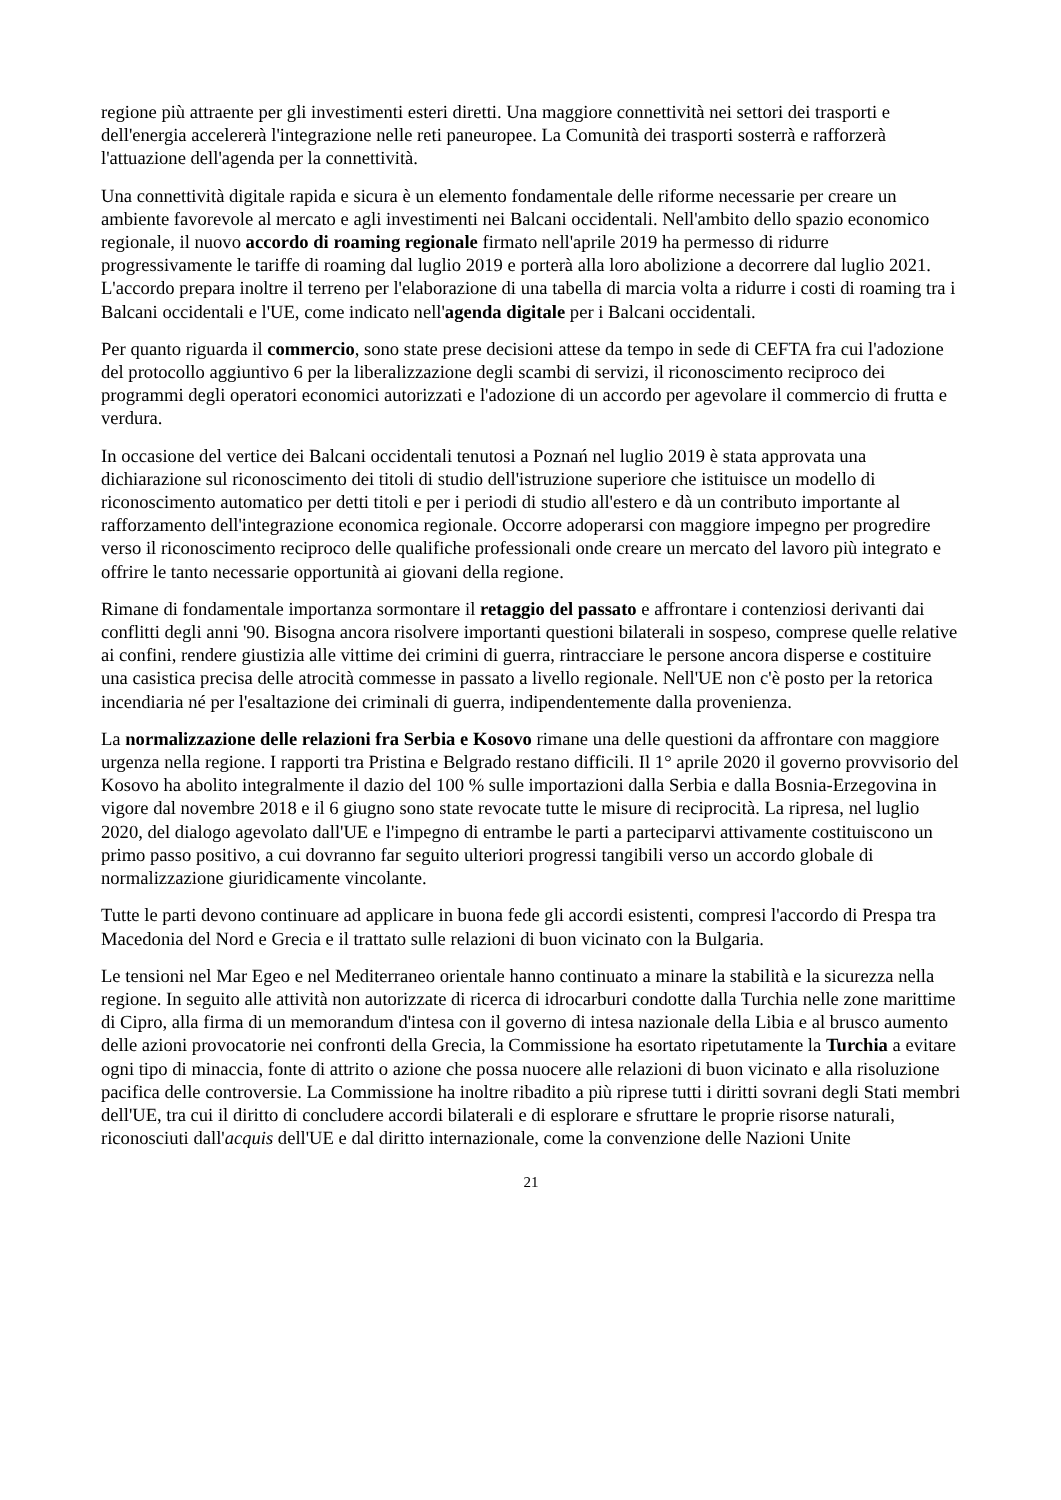regione più attraente per gli investimenti esteri diretti. Una maggiore connettività nei settori dei trasporti e dell'energia accelererà l'integrazione nelle reti paneuropee. La Comunità dei trasporti sosterrà e rafforzerà l'attuazione dell'agenda per la connettività.
Una connettività digitale rapida e sicura è un elemento fondamentale delle riforme necessarie per creare un ambiente favorevole al mercato e agli investimenti nei Balcani occidentali. Nell'ambito dello spazio economico regionale, il nuovo accordo di roaming regionale firmato nell'aprile 2019 ha permesso di ridurre progressivamente le tariffe di roaming dal luglio 2019 e porterà alla loro abolizione a decorrere dal luglio 2021. L'accordo prepara inoltre il terreno per l'elaborazione di una tabella di marcia volta a ridurre i costi di roaming tra i Balcani occidentali e l'UE, come indicato nell'agenda digitale per i Balcani occidentali.
Per quanto riguarda il commercio, sono state prese decisioni attese da tempo in sede di CEFTA fra cui l'adozione del protocollo aggiuntivo 6 per la liberalizzazione degli scambi di servizi, il riconoscimento reciproco dei programmi degli operatori economici autorizzati e l'adozione di un accordo per agevolare il commercio di frutta e verdura.
In occasione del vertice dei Balcani occidentali tenutosi a Poznań nel luglio 2019 è stata approvata una dichiarazione sul riconoscimento dei titoli di studio dell'istruzione superiore che istituisce un modello di riconoscimento automatico per detti titoli e per i periodi di studio all'estero e dà un contributo importante al rafforzamento dell'integrazione economica regionale. Occorre adoperarsi con maggiore impegno per progredire verso il riconoscimento reciproco delle qualifiche professionali onde creare un mercato del lavoro più integrato e offrire le tanto necessarie opportunità ai giovani della regione.
Rimane di fondamentale importanza sormontare il retaggio del passato e affrontare i contenziosi derivanti dai conflitti degli anni '90. Bisogna ancora risolvere importanti questioni bilaterali in sospeso, comprese quelle relative ai confini, rendere giustizia alle vittime dei crimini di guerra, rintracciare le persone ancora disperse e costituire una casistica precisa delle atrocità commesse in passato a livello regionale. Nell'UE non c'è posto per la retorica incendiaria né per l'esaltazione dei criminali di guerra, indipendentemente dalla provenienza.
La normalizzazione delle relazioni fra Serbia e Kosovo rimane una delle questioni da affrontare con maggiore urgenza nella regione. I rapporti tra Pristina e Belgrado restano difficili. Il 1° aprile 2020 il governo provvisorio del Kosovo ha abolito integralmente il dazio del 100 % sulle importazioni dalla Serbia e dalla Bosnia-Erzegovina in vigore dal novembre 2018 e il 6 giugno sono state revocate tutte le misure di reciprocità. La ripresa, nel luglio 2020, del dialogo agevolato dall'UE e l'impegno di entrambe le parti a parteciparvi attivamente costituiscono un primo passo positivo, a cui dovranno far seguito ulteriori progressi tangibili verso un accordo globale di normalizzazione giuridicamente vincolante.
Tutte le parti devono continuare ad applicare in buona fede gli accordi esistenti, compresi l'accordo di Prespa tra Macedonia del Nord e Grecia e il trattato sulle relazioni di buon vicinato con la Bulgaria.
Le tensioni nel Mar Egeo e nel Mediterraneo orientale hanno continuato a minare la stabilità e la sicurezza nella regione. In seguito alle attività non autorizzate di ricerca di idrocarburi condotte dalla Turchia nelle zone marittime di Cipro, alla firma di un memorandum d'intesa con il governo di intesa nazionale della Libia e al brusco aumento delle azioni provocatorie nei confronti della Grecia, la Commissione ha esortato ripetutamente la Turchia a evitare ogni tipo di minaccia, fonte di attrito o azione che possa nuocere alle relazioni di buon vicinato e alla risoluzione pacifica delle controversie. La Commissione ha inoltre ribadito a più riprese tutti i diritti sovrani degli Stati membri dell'UE, tra cui il diritto di concludere accordi bilaterali e di esplorare e sfruttare le proprie risorse naturali, riconosciuti dall'acquis dell'UE e dal diritto internazionale, come la convenzione delle Nazioni Unite
21